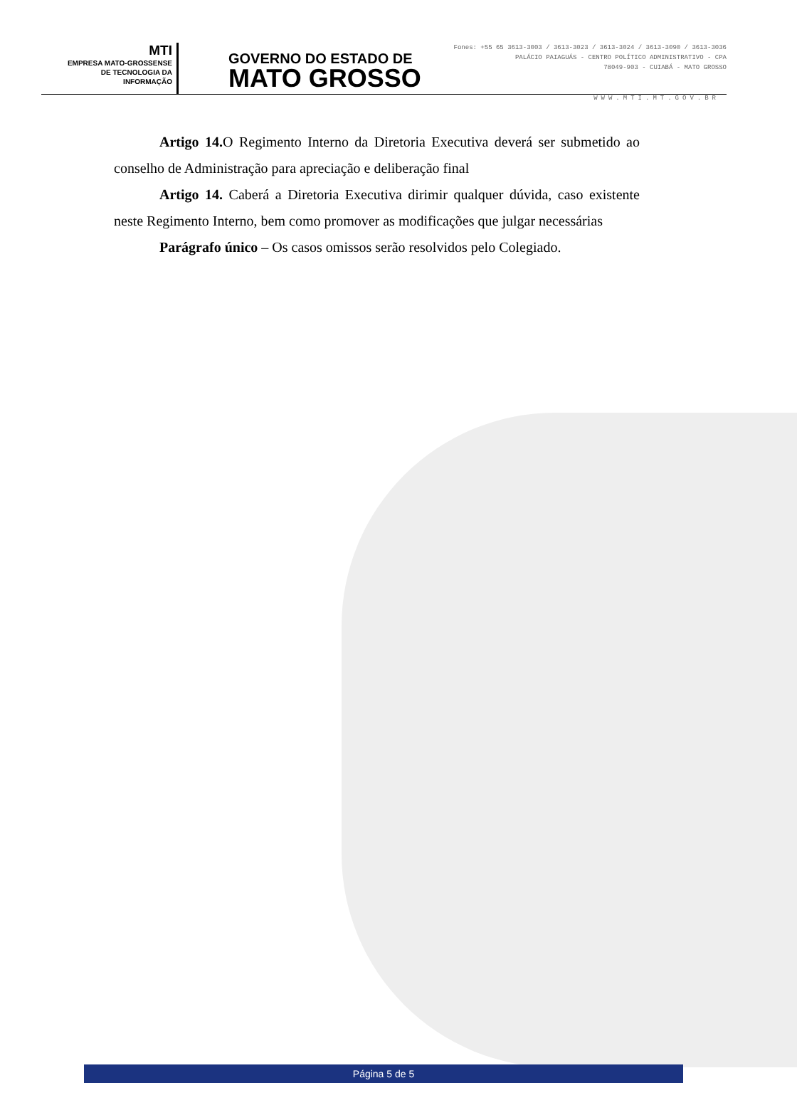MTI
EMPRESA MATO-GROSSENSE
DE TECNOLOGIA DA
INFORMAÇÃO
GOVERNO DO ESTADO DE
MATO GROSSO
Fones: +55 65 3613-3003 / 3613-3023 / 3613-3024 / 3613-3090 / 3613-3036
PALÁCIO PAIAGUÁS - CENTRO POLÍTICO ADMINISTRATIVO - CPA
78049-903 - CUIABÁ - MATO GROSSO
WWW.MTI.MT.GOV.BR
Artigo 14. O Regimento Interno da Diretoria Executiva deverá ser submetido ao conselho de Administração para apreciação e deliberação final
Artigo 14. Caberá a Diretoria Executiva dirimir qualquer dúvida, caso existente neste Regimento Interno, bem como promover as modificações que julgar necessárias
Parágrafo único – Os casos omissos serão resolvidos pelo Colegiado.
Página 5 de 5